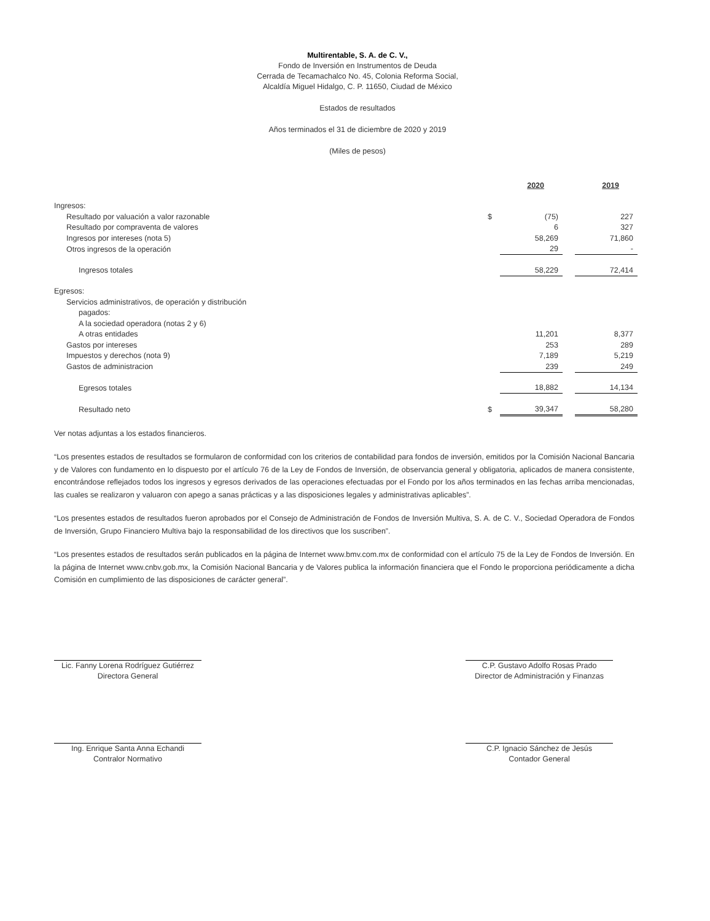Multirentable, S. A. de C. V.,
Fondo de Inversión en Instrumentos de Deuda
Cerrada de Tecamachalco No. 45, Colonia Reforma Social,
Alcaldía Miguel Hidalgo, C. P. 11650, Ciudad de México
Estados de resultados
Años terminados el 31 de diciembre de 2020 y 2019
(Miles de pesos)
| | | 2020 | | 2019 |
| Ingresos: | | | | |
| Resultado por valuación a valor razonable | $ | (75) | | 227 |
| Resultado por compraventa de valores | | 6 | | 327 |
| Ingresos por intereses (nota 5) | | 58,269 | | 71,860 |
| Otros ingresos de la operación | | 29 | | - |
| Ingresos totales | | 58,229 | | 72,414 |
| Egresos: | | | | |
| Servicios administrativos, de operación y distribución | | | | |
| pagados: | | | | |
| A la sociedad operadora (notas 2 y 6) | | | | |
| A otras entidades | | 11,201 | | 8,377 |
| Gastos por intereses | | 253 | | 289 |
| Impuestos y derechos (nota 9) | | 7,189 | | 5,219 |
| Gastos de administracion | | 239 | | 249 |
| Egresos totales | | 18,882 | | 14,134 |
| Resultado neto | $ | 39,347 | | 58,280 |
Ver notas adjuntas a los estados financieros.
“Los presentes estados de resultados se formularon de conformidad con los criterios de contabilidad para fondos de inversión, emitidos por la Comisión Nacional Bancaria y de Valores con fundamento en lo dispuesto por el artículo 76 de la Ley de Fondos de Inversión, de observancia general y obligatoria, aplicados de manera consistente, encontrándose reflejados todos los ingresos y egresos derivados de las operaciones efectuadas por el Fondo por los años terminados en las fechas arriba mencionadas, las cuales se realizaron y valuaron con apego a sanas prácticas y a las disposiciones legales y administrativas aplicables”.
“Los presentes estados de resultados fueron aprobados por el Consejo de Administración de Fondos de Inversión Multiva, S. A. de C. V., Sociedad Operadora de Fondos de Inversión, Grupo Financiero Multiva bajo la responsabilidad de los directivos que los suscriben”.
“Los presentes estados de resultados serán publicados en la página de Internet www.bmv.com.mx de conformidad con el artículo 75 de la Ley de Fondos de Inversión. En la página de Internet www.cnbv.gob.mx, la Comisión Nacional Bancaria y de Valores publica la información financiera que el Fondo le proporciona periódicamente a dicha Comisión en cumplimiento de las disposiciones de carácter general”.
Lic. Fanny Lorena Rodríguez Gutiérrez
Directora General
Ing. Enrique Santa Anna Echandi
Contralor Normativo
C.P. Gustavo Adolfo Rosas Prado
Director de Administración y Finanzas
C.P. Ignacio Sánchez de Jesús
Contador General